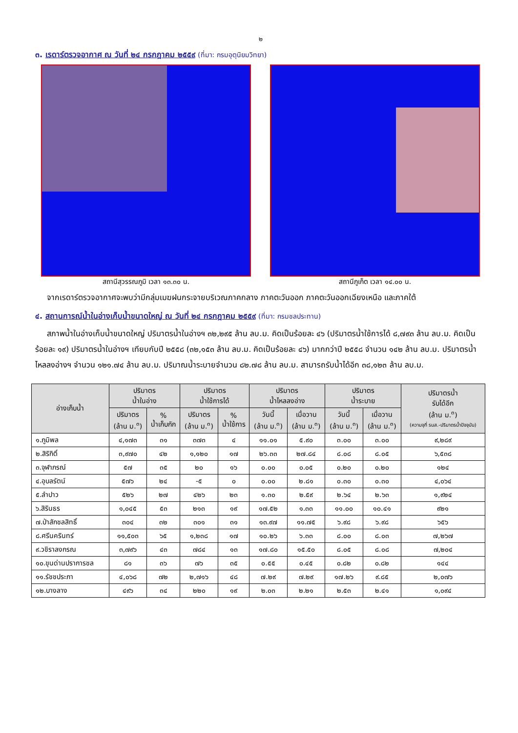๒
๓. เรดาร์ตรวจอากาศ ณ วันที่ ๒๔ กรกฎาคม ๒๕๕๙ (ที่มา: กรมอุตุนิยมวิทยา)
สถานีสุวรรณภูมิ เวลา ๑๓.๓๐ น. สถานีภูเก็ต เวลา ๑๔.๐๐ น.
จากเรดาร์ตรวจอากาศจะพบว่ามีกลุ่มเมฆฝนกระจายบริเวณภาคกลาง ภาคตะวันออก ภาคตะวันออกเฉียงเหนือ และภาคใต้
๔. สถานการณ์น้ำในอ่างเก็บน้ำขนาดใหญ่ ณ วันที่ ๒๔ กรกฎาคม ๒๕๕๙ (ที่มา: กรมชลประทาน)
สภาพน้ำในอ่างเก็บน้ำขนาดใหญ่ ปริมาตรน้ำในอ่างฯ ๓๒,๒๙๕ ล้าน ลบ.ม. คิดเป็นร้อยละ ๔๖ (ปริมาตรน้ำใช้การได้ ๘,๗๙๓ ล้าน ลบ.ม. คิดเป็นร้อยละ ๑๙) ปริมาตรน้ำในอ่างฯ เทียบกับปี ๒๕๕๘ (๓๒,๑๕๓ ล้าน ลบ.ม. คิดเป็นร้อยละ ๔๖) มากกว่าปี ๒๕๕๘ จำนวน ๑๔๒ ล้าน ลบ.ม. ปริมาตรน้ำไหลลงอ่างฯ จำนวน ๑๒๑.๗๔ ล้าน ลบ.ม. ปริมาณน้ำระบายจำนวน ๘๒.๗๘ ล้าน ลบ.ม. สามารถรับน้ำได้อีก ๓๘,๑๒๓ ล้าน ลบ.ม.
| อ่างเก็บน้ำ | ปริมาตร น้ำในอ่าง | | ปริมาตร น้ำใช้การได้ | | ปริมาตร น้ำไหลลงอ่าง | | ปริมาตร น้ำระบาย | | ปริมาตรน้ำ รับได้อีก (ล้าน ม.<sup>๓</sup>) (ความจุที่ รนส.-ปริมาตรน้ำปัจจุบัน) |
| --- | --- | --- | --- | --- | --- | --- | --- | --- | --- |
| | ปริมาตร (ล้าน ม.<sup>๓</sup>) | % น้ำเก็บกัก | ปริมาตร (ล้าน ม.<sup>๓</sup>) | % น้ำใช้การ | วันนี้ (ล้าน ม.<sup>๓</sup>) | เมื่อวาน (ล้าน ม.<sup>๓</sup>) | วันนี้ (ล้าน ม.<sup>๓</sup>) | เมื่อวาน (ล้าน ม.<sup>๓</sup>) | |
| ๑.ภูมิพล | ๔,๑๗๓ | ๓๑ | ๓๗๓ | ๔ | ๑๑.๐๑ | ๕.๙๐ | ๓.๐๐ | ๓.๐๐ | ๙,๒๘๙ |
| ๒.สิริกิติ์ | ๓,๙๗๐ | ๔๒ | ๑,๑๒๐ | ๑๗ | ๒๖.๓๓ | ๒๗.๘๔ | ๘.๐๘ | ๘.๐๕ | ๖,๕๓๘ |
| ๓.จุฬาภรณ์ | ๕๗ | ๓๕ | ๒๐ | ๑๖ | ๐.๐๐ | ๐.๐๕ | ๐.๒๐ | ๐.๒๐ | ๑๒๔ |
| ๔.อุบลรัตน์ | ๕๗๖ | ๒๔ | -๕ | ๐ | ๐.๐๐ | ๒.๘๑ | ๐.๓๐ | ๐.๓๐ | ๔,๐๖๔ |
| ๕.ลำปาว | ๕๒๖ | ๒๗ | ๔๒๖ | ๒๓ | ๑.๓๐ | ๒.๕๙ | ๒.๖๔ | ๒.๖๓ | ๑,๙๒๔ |
| ๖.สิรินธร | ๑,๐๔๕ | ๕๓ | ๒๑๓ | ๑๙ | ๑๗.๕๒ | ๑.๓๓ | ๑๑.๐๐ | ๑๐.๔๑ | ๙๒๑ |
| ๗.ป่าสักชลสิทธิ์ | ๓๐๔ | ๓๒ | ๓๐๑ | ๓๑ | ๑๓.๙๗ | ๑๑.๗๕ | ๖.๙๘ | ๖.๙๘ | ๖๕๖ |
| ๘.ศรีนครินทร์ | ๑๑,๕๐๓ | ๖๕ | ๑,๒๓๘ | ๑๗ | ๑๐.๒๖ | ๖.๓๓ | ๘.๐๐ | ๘.๐๓ | ๗,๒๖๗ |
| ๙.วชิราลงกรณ | ๓,๗๙๖ | ๔๓ | ๗๘๔ | ๑๓ | ๑๗.๘๐ | ๑๕.๕๐ | ๘.๐๕ | ๘.๐๘ | ๗,๒๐๔ |
| ๑๐.ขุนด่านปราการชล | ๘๑ | ๓๖ | ๗๖ | ๓๕ | ๐.๕๕ | ๐.๔๕ | ๐.๘๒ | ๐.๘๒ | ๑๔๔ |
| ๑๑.รัชชประภา | ๔,๐๖๘ | ๗๒ | ๒,๗๑๖ | ๔๘ | ๗.๒๙ | ๗.๒๙ | ๑๗.๒๖ | ๙.๘๕ | ๒,๐๗๖ |
| ๑๒.บางลาง | ๔๙๖ | ๓๔ | ๒๒๐ | ๑๙ | ๒.๐๓ | ๒.๒๑ | ๒.๕๓ | ๒.๔๑ | ๑,๐๙๔ |